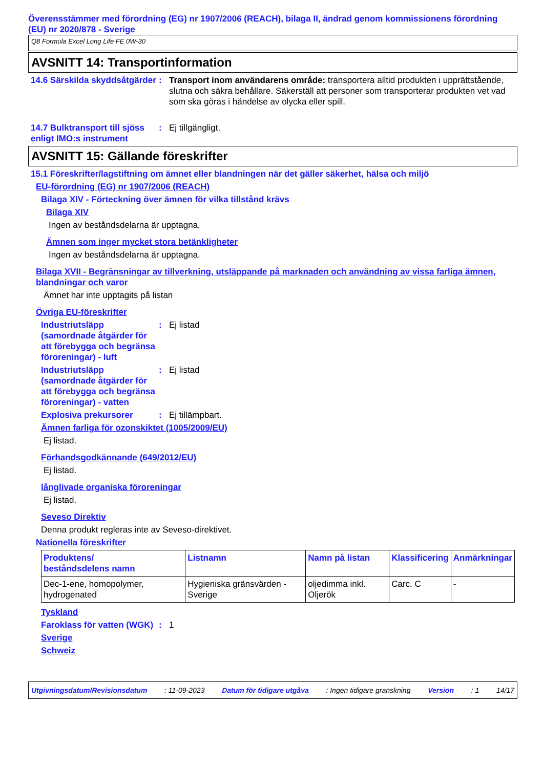Överensstämmer med förordning (EG) nr 1907/2006 (REACH), bilaga II, ändrad genom kommissionens förordning (EU) nr 2020/878 - Sverige
Q8 Formula Excel Long Life FE 0W-30
AVSNITT 14: Transportinformation
14.6 Särskilda skyddsåtgärder
: Transport inom användarens område: transportera alltid produkten i upprättstående, slutna och säkra behållare. Säkerställ att personer som transporterar produkten vet vad som ska göras i händelse av olycka eller spill.
14.7 Bulktransport till sjöss enligt IMO:s instrument
: Ej tillgängligt.
AVSNITT 15: Gällande föreskrifter
15.1 Föreskrifter/lagstiftning om ämnet eller blandningen när det gäller säkerhet, hälsa och miljö
EU-förordning (EG) nr 1907/2006 (REACH)
Bilaga XIV - Förteckning över ämnen för vilka tillstånd krävs
Bilaga XIV
Ingen av beståndsdelarna är upptagna.
Ämnen som inger mycket stora betänkligheter
Ingen av beståndsdelarna är upptagna.
Bilaga XVII - Begränsningar av tillverkning, utsläppande på marknaden och användning av vissa farliga ämnen, blandningar och varor
Ämnet har inte upptagits på listan
Övriga EU-föreskrifter
Industriutsläpp (samordnade åtgärder för att förebygga och begränsa föroreningar) - luft
: Ej listad
Industriutsläpp (samordnade åtgärder för att förebygga och begränsa föroreningar) - vatten
: Ej listad
Explosiva prekursorer : Ej tillämpbart.
Ämnen farliga för ozonskiktet (1005/2009/EU)
Ej listad.
Förhandsgodkännande (649/2012/EU)
Ej listad.
långlivade organiska föroreningar
Ej listad.
Seveso Direktiv
Denna produkt regleras inte av Seveso-direktivet.
Nationella föreskrifter
| Produktens/ beståndsdelens namn | Listnamn | Namn på listan | Klassificering | Anmärkningar |
| --- | --- | --- | --- | --- |
| Dec-1-ene, homopolymer, hydrogenated | Hygieniska gränsvärden - Sverige | oljedimma inkl. Oljerök | Carc. C | - |
Tyskland
Faroklass för vatten (WGK)
: 1
Sverige
Schweiz
Utgivningsdatum/Revisionsdatum : 11-09-2023 Datum för tidigare utgåva : Ingen tidigare granskning Version : 1 14/17